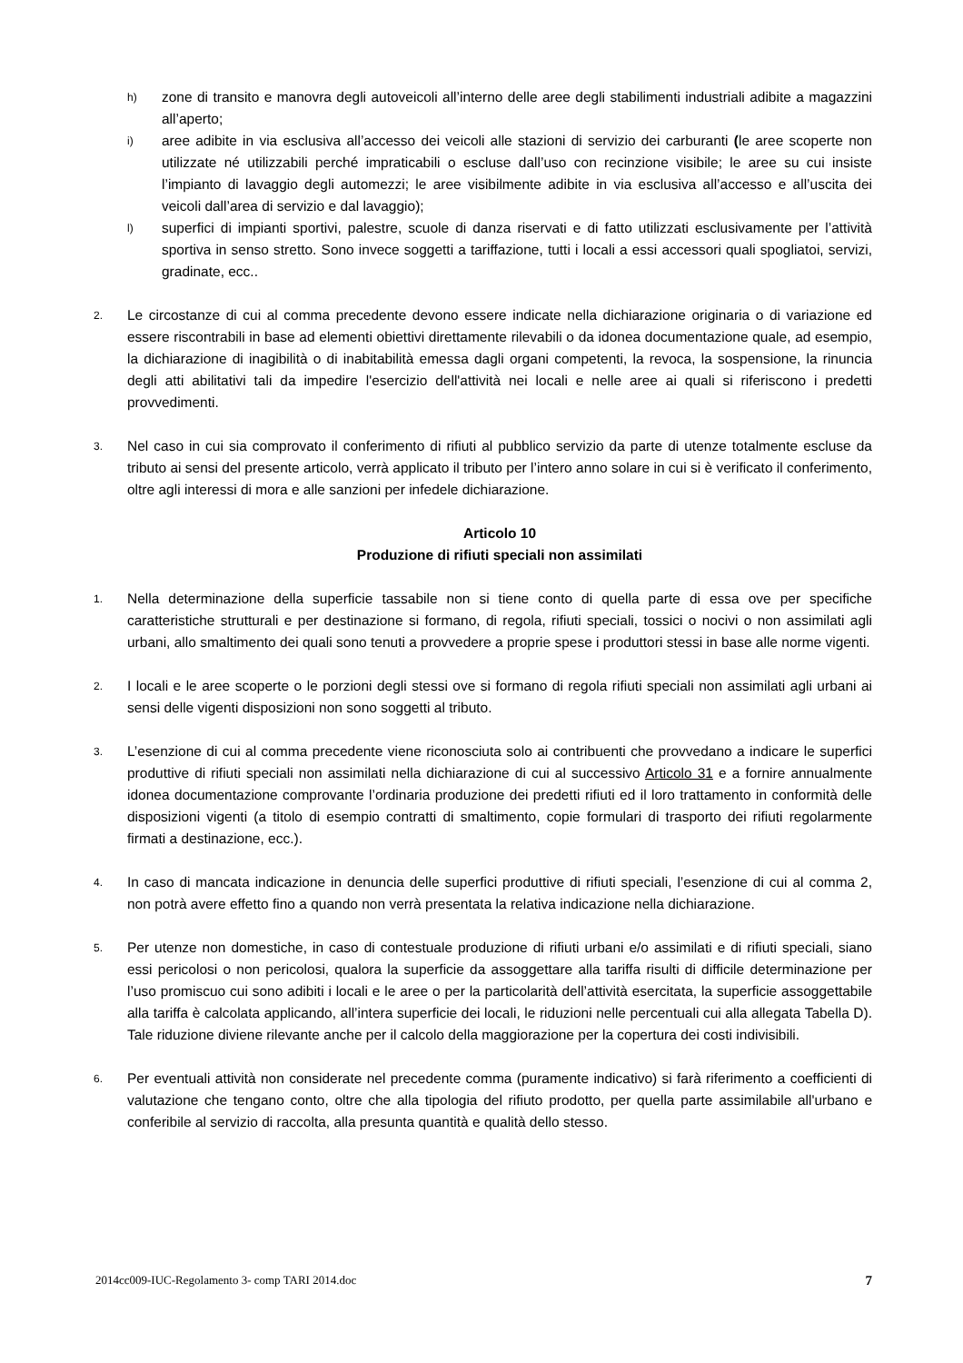h) zone di transito e manovra degli autoveicoli all’interno delle aree degli stabilimenti industriali adibite a magazzini all’aperto;
i) aree adibite in via esclusiva all’accesso dei veicoli alle stazioni di servizio dei carburanti (le aree scoperte non utilizzate né utilizzabili perché impraticabili o escluse dall’uso con recinzione visibile; le aree su cui insiste l’impianto di lavaggio degli automezzi; le aree visibilmente adibite in via esclusiva all’accesso e all’uscita dei veicoli dall’area di servizio e dal lavaggio);
l) superfici di impianti sportivi, palestre, scuole di danza riservati e di fatto utilizzati esclusivamente per l’attività sportiva in senso stretto. Sono invece soggetti a tariffazione, tutti i locali a essi accessori quali spogliatoi, servizi, gradinate, ecc..
2. Le circostanze di cui al comma precedente devono essere indicate nella dichiarazione originaria o di variazione ed essere riscontrabili in base ad elementi obiettivi direttamente rilevabili o da idonea documentazione quale, ad esempio, la dichiarazione di inagibilità o di inabitabilità emessa dagli organi competenti, la revoca, la sospensione, la rinuncia degli atti abilitativi tali da impedire l'esercizio dell'attività nei locali e nelle aree ai quali si riferiscono i predetti provvedimenti.
3. Nel caso in cui sia comprovato il conferimento di rifiuti al pubblico servizio da parte di utenze totalmente escluse da tributo ai sensi del presente articolo, verrà applicato il tributo per l’intero anno solare in cui si è verificato il conferimento, oltre agli interessi di mora e alle sanzioni per infedele dichiarazione.
Articolo 10
Produzione di rifiuti speciali non assimilati
1. Nella determinazione della superficie tassabile non si tiene conto di quella parte di essa ove per specifiche caratteristiche strutturali e per destinazione si formano, di regola, rifiuti speciali, tossici o nocivi o non assimilati agli urbani, allo smaltimento dei quali sono tenuti a provvedere a proprie spese i produttori stessi in base alle norme vigenti.
2. I locali e le aree scoperte o le porzioni degli stessi ove si formano di regola rifiuti speciali non assimilati agli urbani ai sensi delle vigenti disposizioni non sono soggetti al tributo.
3. L’esenzione di cui al comma precedente viene riconosciuta solo ai contribuenti che provvedano a indicare le superfici produttive di rifiuti speciali non assimilati nella dichiarazione di cui al successivo Articolo 31 e a fornire annualmente idonea documentazione comprovante l’ordinaria produzione dei predetti rifiuti ed il loro trattamento in conformità delle disposizioni vigenti (a titolo di esempio contratti di smaltimento, copie formulari di trasporto dei rifiuti regolarmente firmati a destinazione, ecc.).
4. In caso di mancata indicazione in denuncia delle superfici produttive di rifiuti speciali, l’esenzione di cui al comma 2, non potrà avere effetto fino a quando non verrà presentata la relativa indicazione nella dichiarazione.
5. Per utenze non domestiche, in caso di contestuale produzione di rifiuti urbani e/o assimilati e di rifiuti speciali, siano essi pericolosi o non pericolosi, qualora la superficie da assoggettare alla tariffa risulti di difficile determinazione per l’uso promiscuo cui sono adibiti i locali e le aree o per la particolarità dell’attività esercitata, la superficie assoggettabile alla tariffa è calcolata applicando, all’intera superficie dei locali, le riduzioni nelle percentuali cui alla allegata Tabella D). Tale riduzione diviene rilevante anche per il calcolo della maggiorazione per la copertura dei costi indivisibili.
6. Per eventuali attività non considerate nel precedente comma (puramente indicativo) si farà riferimento a coefficienti di valutazione che tengano conto, oltre che alla tipologia del rifiuto prodotto, per quella parte assimilabile all'urbano e conferibile al servizio di raccolta, alla presunta quantità e qualità dello stesso.
2014cc009-IUC-Regolamento 3- comp TARI 2014.doc 7